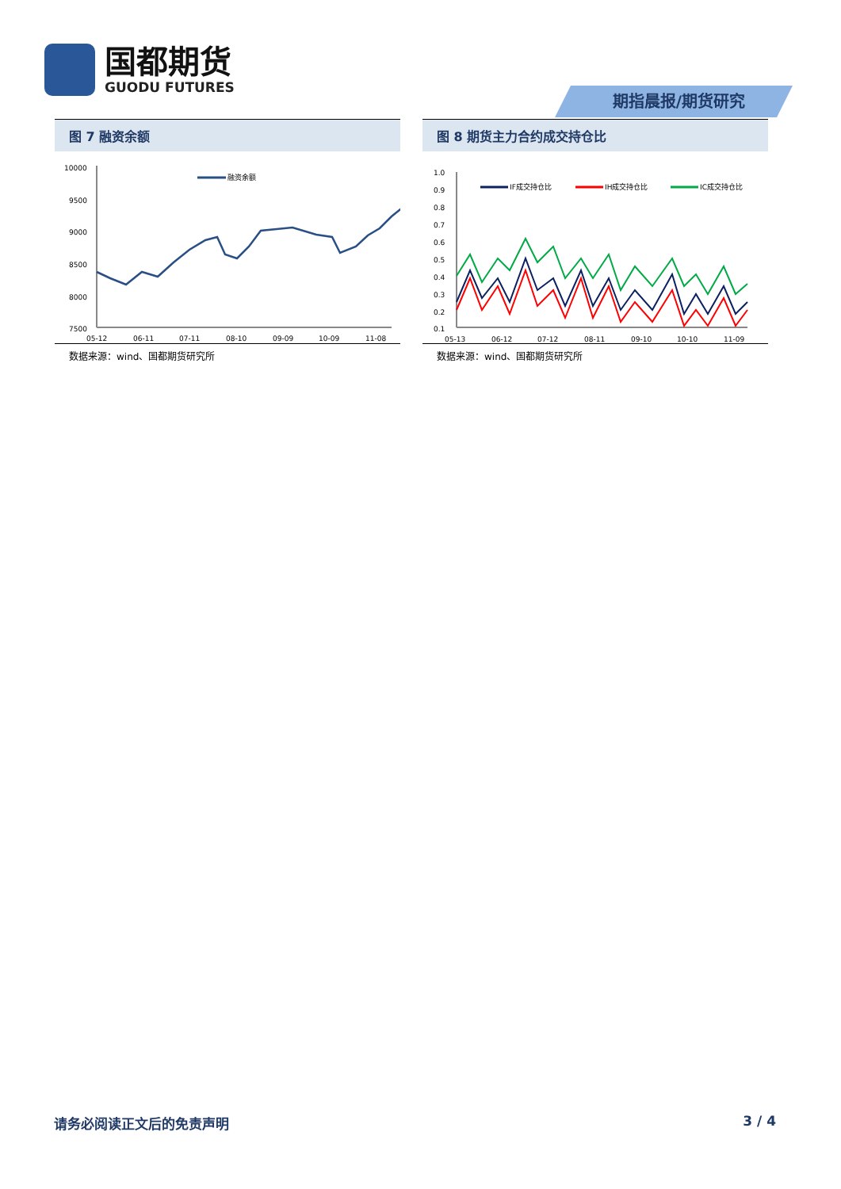国都期货
GUODU FUTURES
期指晨报/期货研究
图 7 融资余额
10000
9500
9000
8500
8000
7500
05-12
06-11
07-11
08-10
09-09
10-09
11-08
融资余额
数据来源：wind、国都期货研究所
图 8 期货主力合约成交持仓比
1.0
0.9
0.8
0.7
0.6
0.5
0.4
0.3
0.2
0.1
05-13
06-12
07-12
08-11
09-10
10-10
11-09
IF成交持仓比
IH成交持仓比
IC成交持仓比
数据来源：wind、国都期货研究所
请务必阅读正文后的免责声明 3 / 4